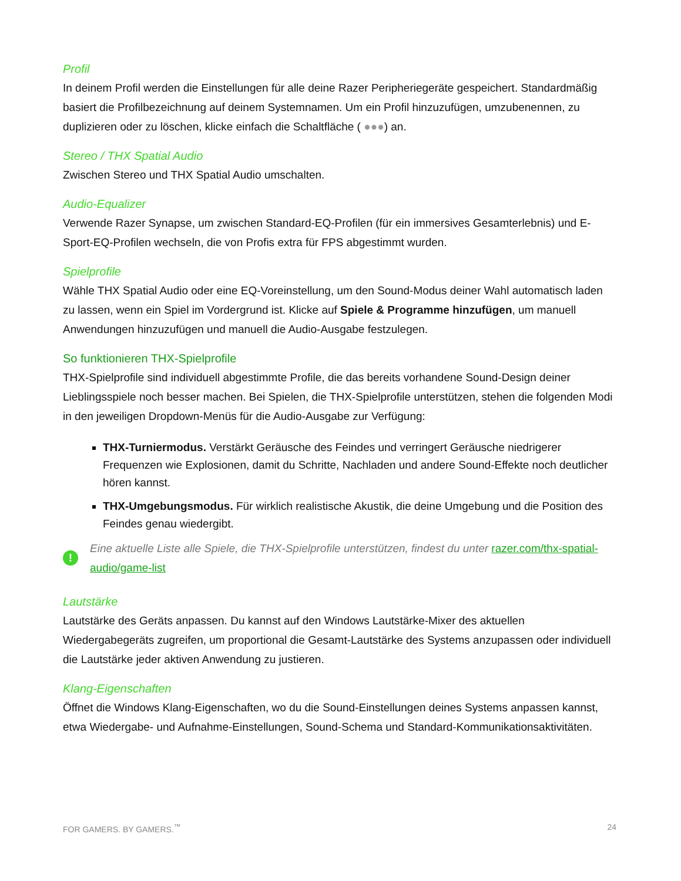Profil
In deinem Profil werden die Einstellungen für alle deine Razer Peripheriegeräte gespeichert. Standardmäßig basiert die Profilbezeichnung auf deinem Systemnamen. Um ein Profil hinzuzufügen, umzubenennen, zu duplizieren oder zu löschen, klicke einfach die Schaltfläche ( ●●●) an.
Stereo / THX Spatial Audio
Zwischen Stereo und THX Spatial Audio umschalten.
Audio-Equalizer
Verwende Razer Synapse, um zwischen Standard-EQ-Profilen (für ein immersives Gesamterlebnis) und E-Sport-EQ-Profilen wechseln, die von Profis extra für FPS abgestimmt wurden.
Spielprofile
Wähle THX Spatial Audio oder eine EQ-Voreinstellung, um den Sound-Modus deiner Wahl automatisch laden zu lassen, wenn ein Spiel im Vordergrund ist. Klicke auf Spiele & Programme hinzufügen, um manuell Anwendungen hinzuzufügen und manuell die Audio-Ausgabe festzulegen.
So funktionieren THX-Spielprofile
THX-Spielprofile sind individuell abgestimmte Profile, die das bereits vorhandene Sound-Design deiner Lieblingsspiele noch besser machen. Bei Spielen, die THX-Spielprofile unterstützen, stehen die folgenden Modi in den jeweiligen Dropdown-Menüs für die Audio-Ausgabe zur Verfügung:
THX-Turniermodus. Verstärkt Geräusche des Feindes und verringert Geräusche niedrigerer Frequenzen wie Explosionen, damit du Schritte, Nachladen und andere Sound-Effekte noch deutlicher hören kannst.
THX-Umgebungsmodus. Für wirklich realistische Akustik, die deine Umgebung und die Position des Feindes genau wiedergibt.
!
Eine aktuelle Liste alle Spiele, die THX-Spielprofile unterstützen, findest du unter razer.com/thx-spatial-audio/game-list
Lautstärke
Lautstärke des Geräts anpassen. Du kannst auf den Windows Lautstärke-Mixer des aktuellen Wiedergabegeräts zugreifen, um proportional die Gesamt-Lautstärke des Systems anzupassen oder individuell die Lautstärke jeder aktiven Anwendung zu justieren.
Klang-Eigenschaften
Öffnet die Windows Klang-Eigenschaften, wo du die Sound-Einstellungen deines Systems anpassen kannst, etwa Wiedergabe- und Aufnahme-Einstellungen, Sound-Schema und Standard-Kommunikationsaktivitäten.
FOR GAMERS. BY GAMERS.<sup>™</sup> 24